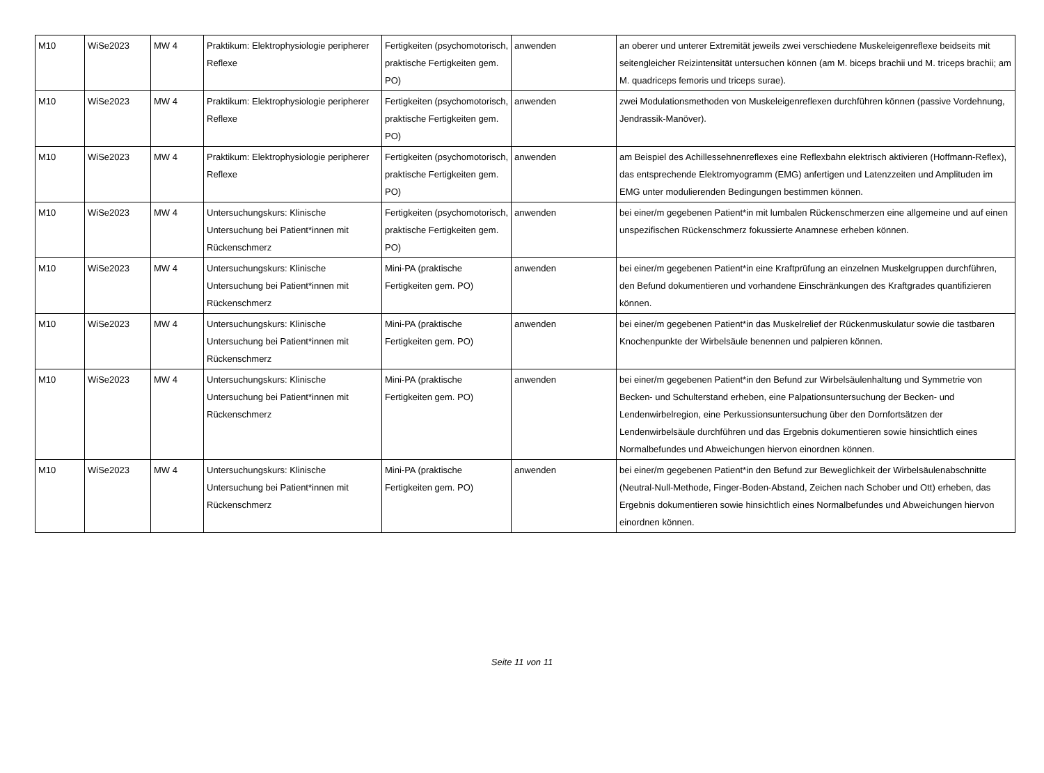| M10 | WiSe2023 | MW 4 | Praktikum: Elektrophysiologie peripherer Reflexe | Fertigkeiten (psychomotorisch, praktische Fertigkeiten gem. PO) | anwenden | an oberer und unterer Extremität jeweils zwei verschiedene Muskeleigenreflexe beidseits mit seitengleicher Reizintensität untersuchen können (am M. biceps brachii und M. triceps brachii; am M. quadriceps femoris und triceps surae). |
| M10 | WiSe2023 | MW 4 | Praktikum: Elektrophysiologie peripherer Reflexe | Fertigkeiten (psychomotorisch, praktische Fertigkeiten gem. PO) | anwenden | zwei Modulationsmethoden von Muskeleigenreflexen durchführen können (passive Vordehnung, Jendrassik-Manöver). |
| M10 | WiSe2023 | MW 4 | Praktikum: Elektrophysiologie peripherer Reflexe | Fertigkeiten (psychomotorisch, praktische Fertigkeiten gem. PO) | anwenden | am Beispiel des Achillessehnenreflexes eine Reflexbahn elektrisch aktivieren (Hoffmann-Reflex), das entsprechende Elektromyogramm (EMG) anfertigen und Latenzzeiten und Amplituden im EMG unter modulierenden Bedingungen bestimmen können. |
| M10 | WiSe2023 | MW 4 | Untersuchungskurs: Klinische Untersuchung bei Patient*innen mit Rückenschmerz | Fertigkeiten (psychomotorisch, praktische Fertigkeiten gem. PO) | anwenden | bei einer/m gegebenen Patient*in mit lumbalen Rückenschmerzen eine allgemeine und auf einen unspezifischen Rückenschmerz fokussierte Anamnese erheben können. |
| M10 | WiSe2023 | MW 4 | Untersuchungskurs: Klinische Untersuchung bei Patient*innen mit Rückenschmerz | Mini-PA (praktische Fertigkeiten gem. PO) | anwenden | bei einer/m gegebenen Patient*in eine Kraftprüfung an einzelnen Muskelgruppen durchführen, den Befund dokumentieren und vorhandene Einschränkungen des Kraftgrades quantifizieren können. |
| M10 | WiSe2023 | MW 4 | Untersuchungskurs: Klinische Untersuchung bei Patient*innen mit Rückenschmerz | Mini-PA (praktische Fertigkeiten gem. PO) | anwenden | bei einer/m gegebenen Patient*in das Muskelrelief der Rückenmuskulatur sowie die tastbaren Knochenpunkte der Wirbelsäule benennen und palpieren können. |
| M10 | WiSe2023 | MW 4 | Untersuchungskurs: Klinische Untersuchung bei Patient*innen mit Rückenschmerz | Mini-PA (praktische Fertigkeiten gem. PO) | anwenden | bei einer/m gegebenen Patient*in den Befund zur Wirbelsäulenhaltung und Symmetrie von Becken- und Schulterstand erheben, eine Palpationsuntersuchung der Becken- und Lendenwirbelregion, eine Perkussionsuntersuchung über den Dornfortsätzen der Lendenwirbelsäule durchführen und das Ergebnis dokumentieren sowie hinsichtlich eines Normalbefundes und Abweichungen hiervon einordnen können. |
| M10 | WiSe2023 | MW 4 | Untersuchungskurs: Klinische Untersuchung bei Patient*innen mit Rückenschmerz | Mini-PA (praktische Fertigkeiten gem. PO) | anwenden | bei einer/m gegebenen Patient*in den Befund zur Beweglichkeit der Wirbelsäulenabschnitte (Neutral-Null-Methode, Finger-Boden-Abstand, Zeichen nach Schober und Ott) erheben, das Ergebnis dokumentieren sowie hinsichtlich eines Normalbefundes und Abweichungen hiervon einordnen können. |
Seite 11 von 11